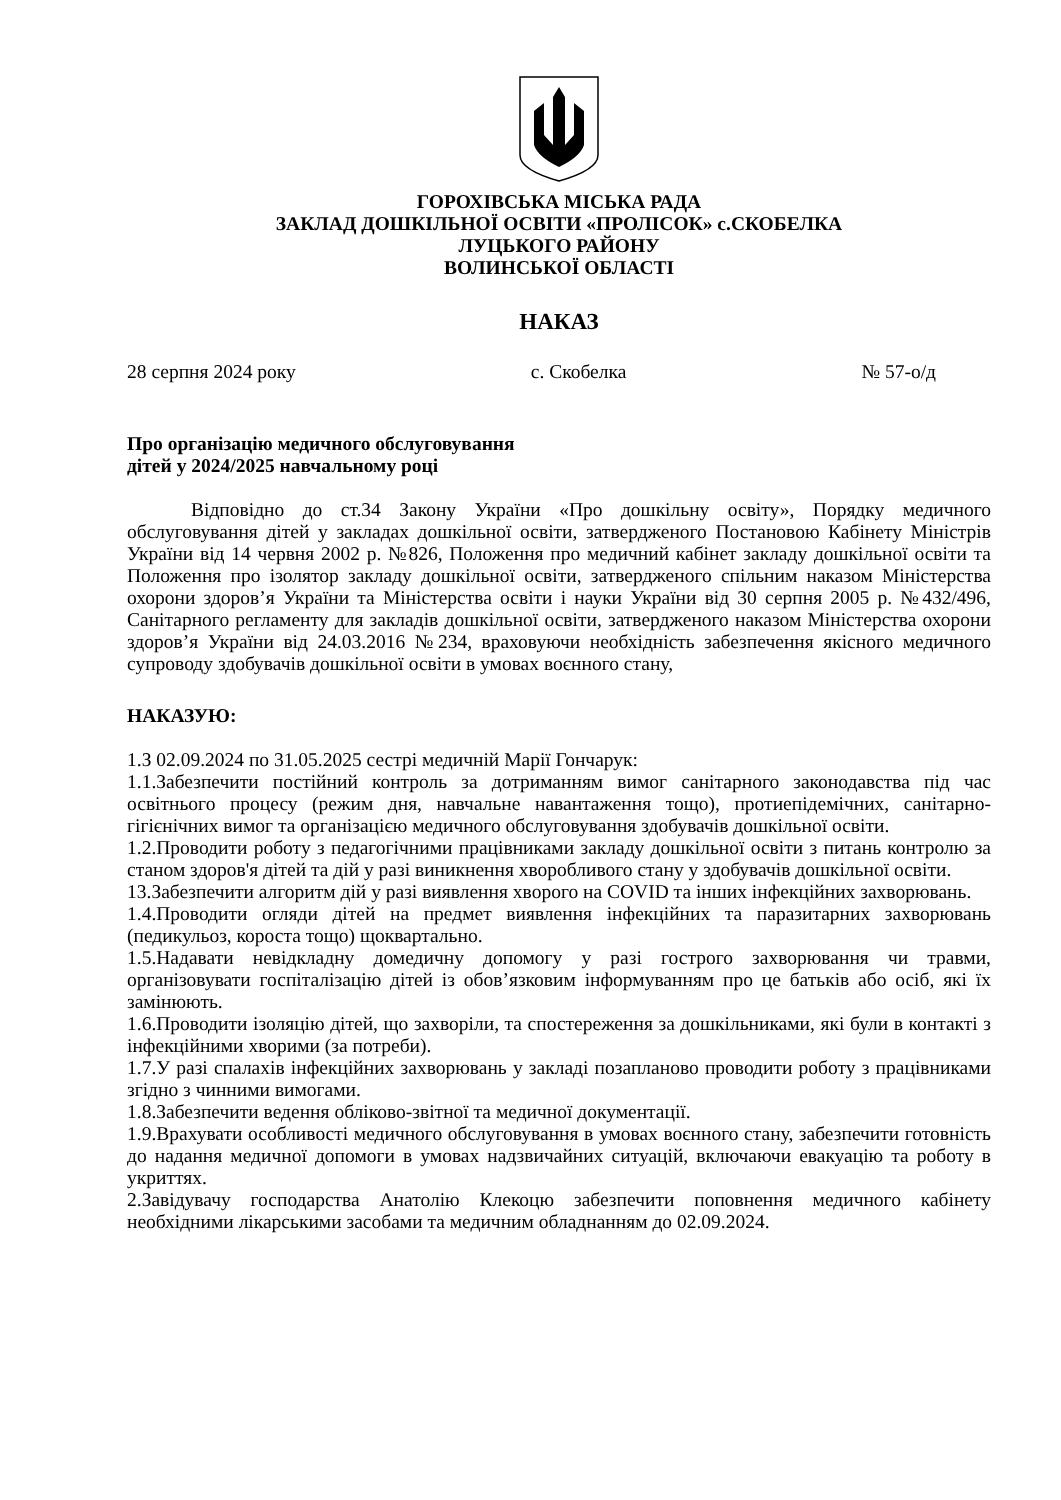ГОРОХІВСЬКА МІСЬКА РАДА
ЗАКЛАД ДОШКІЛЬНОЇ ОСВІТИ «ПРОЛІСОК» с.СКОБЕЛКА
ЛУЦЬКОГО РАЙОНУ
ВОЛИНСЬКОЇ ОБЛАСТІ
НАКАЗ
28 серпня 2024 року с. Скобелка № 57-о/д
Про організацію медичного обслуговування
дітей у 2024/2025 навчальному році
Відповідно до ст.34 Закону України «Про дошкільну освіту», Порядку медичного обслуговування дітей у закладах дошкільної освіти, затвердженого Постановою Кабінету Міністрів України від 14 червня 2002 р. №826, Положення про медичний кабінет закладу дошкільної освіти та Положення про ізолятор закладу дошкільної освіти, затвердженого спільним наказом Міністерства охорони здоров’я України та Міністерства освіти і науки України від 30 серпня 2005 р. №432/496, Санітарного регламенту для закладів дошкільної освіти, затвердженого наказом Міністерства охорони здоров’я України від 24.03.2016 №234, враховуючи необхідність забезпечення якісного медичного супроводу здобувачів дошкільної освіти в умовах воєнного стану,
НАКАЗУЮ:
1.З 02.09.2024 по 31.05.2025 сестрі медичній Марії Гончарук:
1.1.Забезпечити постійний контроль за дотриманням вимог санітарного законодавства під час освітнього процесу (режим дня, навчальне навантаження тощо), протиепідемічних, санітарно-гігієнічних вимог та організацією медичного обслуговування здобувачів дошкільної освіти.
1.2.Проводити роботу з педагогічними працівниками закладу дошкільної освіти з питань контролю за станом здоров'я дітей та дій у разі виникнення хворобливого стану у здобувачів дошкільної освіти.
13.Забезпечити алгоритм дій у разі виявлення хворого на COVID та інших інфекційних захворювань.
1.4.Проводити огляди дітей на предмет виявлення інфекційних та паразитарних захворювань (педикульоз, короста тощо) щоквартально.
1.5.Надавати невідкладну домедичну допомогу у разі гострого захворювання чи травми, організовувати госпіталізацію дітей із обов’язковим інформуванням про це батьків або осіб, які їх замінюють.
1.6.Проводити ізоляцію дітей, що захворіли, та спостереження за дошкільниками, які були в контакті з інфекційними хворими (за потреби).
1.7.У разі спалахів інфекційних захворювань у закладі позапланово проводити роботу з працівниками згідно з чинними вимогами.
1.8.Забезпечити ведення обліково-звітної та медичної документації.
1.9.Врахувати особливості медичного обслуговування в умовах воєнного стану, забезпечити готовність до надання медичної допомоги в умовах надзвичайних ситуацій, включаючи евакуацію та роботу в укриттях.
2.Завідувачу господарства Анатолію Клекоцю забезпечити поповнення медичного кабінету необхідними лікарськими засобами та медичним обладнанням до 02.09.2024.